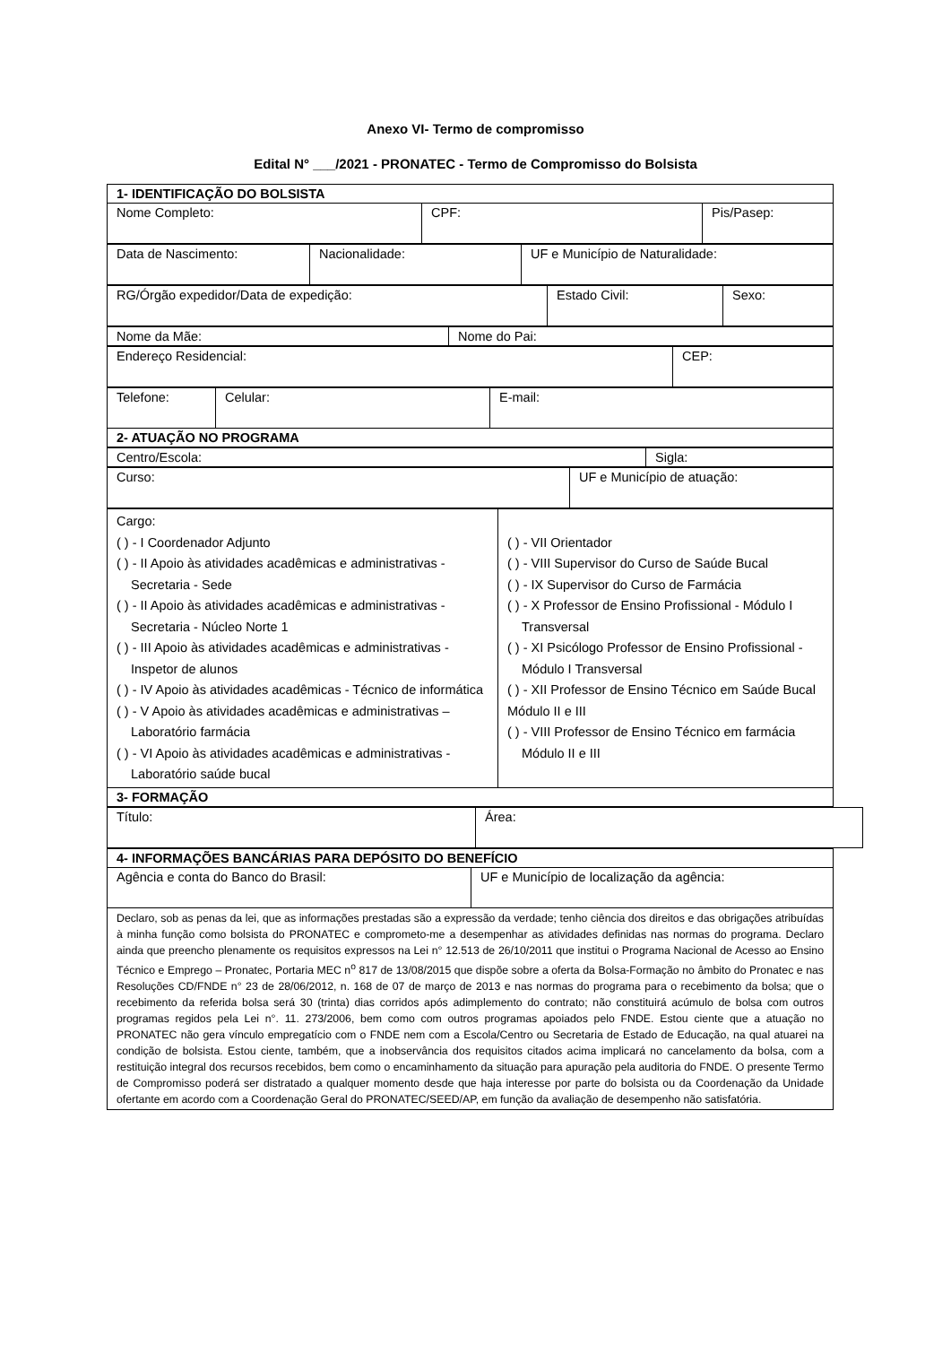Anexo VI- Termo de compromisso
Edital N° ___/2021 - PRONATEC - Termo de Compromisso do Bolsista
| 1- IDENTIFICAÇÃO DO BOLSISTA | | |
| Nome Completo: | CPF: | Pis/Pasep: |
| Data de Nascimento: | Nacionalidade: | UF e Município de Naturalidade: |
| RG/Órgão expedidor/Data de expedição: | Estado Civil: | Sexo: |
| Nome da Mãe: | Nome do Pai: |
| Endereço Residencial: | CEP: |
| Telefone: | Celular: | E-mail: |
| 2- ATUAÇÃO NO PROGRAMA | | |
| Centro/Escola: | Sigla: |
| Curso: | UF e Município de atuação: |
| Cargo: ( ) - I Coordenador Adjunto ( ) - II Apoio às atividades acadêmicas e administrativas - Secretaria - Sede ( ) - II Apoio às atividades acadêmicas e administrativas - Secretaria - Núcleo Norte 1 ( ) - III Apoio às atividades acadêmicas e administrativas - Inspetor de alunos ( ) - IV Apoio às atividades acadêmicas - Técnico de informática ( ) - V Apoio às atividades acadêmicas e administrativas – Laboratório farmácia ( ) - VI Apoio às atividades acadêmicas e administrativas - Laboratório saúde bucal | ( ) - VII Orientador ( ) - VIII Supervisor do Curso de Saúde Bucal ( ) - IX Supervisor do Curso de Farmácia ( ) - X Professor de Ensino Profissional - Módulo I Transversal ( ) - XI Psicólogo Professor de Ensino Profissional - Módulo I Transversal ( ) - XII Professor de Ensino Técnico em Saúde Bucal Módulo II e III ( ) - VIII Professor de Ensino Técnico em farmácia Módulo II e III |
| 3- FORMAÇÃO | |
| Título: | Área: |
| 4- INFORMAÇÕES BANCÁRIAS PARA DEPÓSITO DO BENEFÍCIO | |
| Agência e conta do Banco do Brasil: | UF e Município de localização da agência: |
| Declaro, sob as penas da lei, que as informações prestadas são a expressão da verdade; tenho ciência dos direitos e das obrigações atribuídas à minha função como bolsista do PRONATEC e comprometo-me a desempenhar as atividades definidas nas normas do programa. Declaro ainda que preencho plenamente os requisitos expressos na Lei n° 12.513 de 26/10/2011 que institui o Programa Nacional de Acesso ao Ensino Técnico e Emprego – Pronatec, Portaria MEC n<sup>o</sup> 817 de 13/08/2015 que dispõe sobre a oferta da Bolsa-Formação no âmbito do Pronatec e nas Resoluções CD/FNDE n° 23 de 28/06/2012, n. 168 de 07 de março de 2013 e nas normas do programa para o recebimento da bolsa; que o recebimento da referida bolsa será 30 (trinta) dias corridos após adimplemento do contrato; não constituirá acúmulo de bolsa com outros programas regidos pela Lei n°. 11. 273/2006, bem como com outros programas apoiados pelo FNDE. Estou ciente que a atuação no PRONATEC não gera vínculo empregatício com o FNDE nem com a Escola/Centro ou Secretaria de Estado de Educação, na qual atuarei na condição de bolsista. Estou ciente, também, que a inobservância dos requisitos citados acima implicará no cancelamento da bolsa, com a restituição integral dos recursos recebidos, bem como o encaminhamento da situação para apuração pela auditoria do FNDE. O presente Termo de Compromisso poderá ser distratado a qualquer momento desde que haja interesse por parte do bolsista ou da Coordenação da Unidade ofertante em acordo com a Coordenação Geral do PRONATEC/SEED/AP, em função da avaliação de desempenho não satisfatória. | |